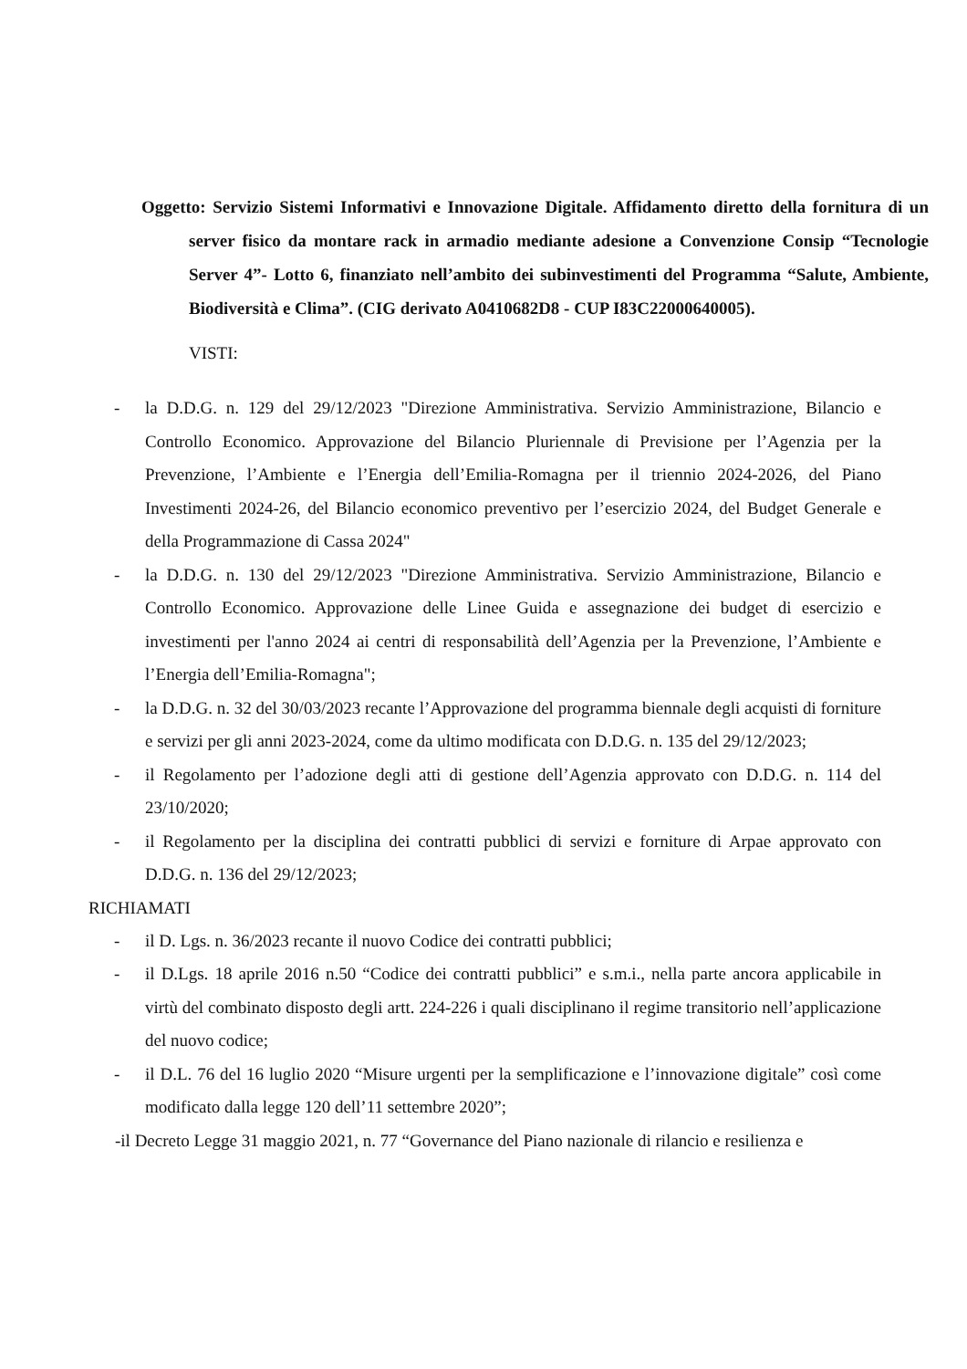Oggetto: Servizio Sistemi Informativi e Innovazione Digitale. Affidamento diretto della fornitura di un server fisico da montare rack in armadio mediante adesione a Convenzione Consip “Tecnologie Server 4”- Lotto 6, finanziato nell’ambito dei subinvestimenti del Programma “Salute, Ambiente, Biodiversità e Clima”. (CIG derivato A0410682D8 - CUP I83C22000640005).
VISTI:
- la D.D.G. n. 129 del 29/12/2023 "Direzione Amministrativa. Servizio Amministrazione, Bilancio e Controllo Economico. Approvazione del Bilancio Pluriennale di Previsione per l’Agenzia per la Prevenzione, l’Ambiente e l’Energia dell’Emilia-Romagna per il triennio 2024-2026, del Piano Investimenti 2024-26, del Bilancio economico preventivo per l’esercizio 2024, del Budget Generale e della Programmazione di Cassa 2024"
- la D.D.G. n. 130 del 29/12/2023 "Direzione Amministrativa. Servizio Amministrazione, Bilancio e Controllo Economico. Approvazione delle Linee Guida e assegnazione dei budget di esercizio e investimenti per l'anno 2024 ai centri di responsabilità dell’Agenzia per la Prevenzione, l’Ambiente e l’Energia dell’Emilia-Romagna";
- la D.D.G. n. 32 del 30/03/2023 recante l’Approvazione del programma biennale degli acquisti di forniture e servizi per gli anni 2023-2024, come da ultimo modificata con D.D.G. n. 135 del 29/12/2023;
- il Regolamento per l’adozione degli atti di gestione dell’Agenzia approvato con D.D.G. n. 114 del 23/10/2020;
- il Regolamento per la disciplina dei contratti pubblici di servizi e forniture di Arpae approvato con D.D.G. n. 136 del 29/12/2023;
RICHIAMATI
- il D. Lgs. n. 36/2023 recante il nuovo Codice dei contratti pubblici;
- il D.Lgs. 18 aprile 2016 n.50 “Codice dei contratti pubblici” e s.m.i., nella parte ancora applicabile in virtù del combinato disposto degli artt. 224-226 i quali disciplinano il regime transitorio nell’applicazione del nuovo codice;
- il D.L. 76 del 16 luglio 2020 “Misure urgenti per la semplificazione e l’innovazione digitale” così come modificato dalla legge 120 dell’11 settembre 2020”;
-il Decreto Legge 31 maggio 2021, n. 77 “Governance del Piano nazionale di rilancio e resilienza e